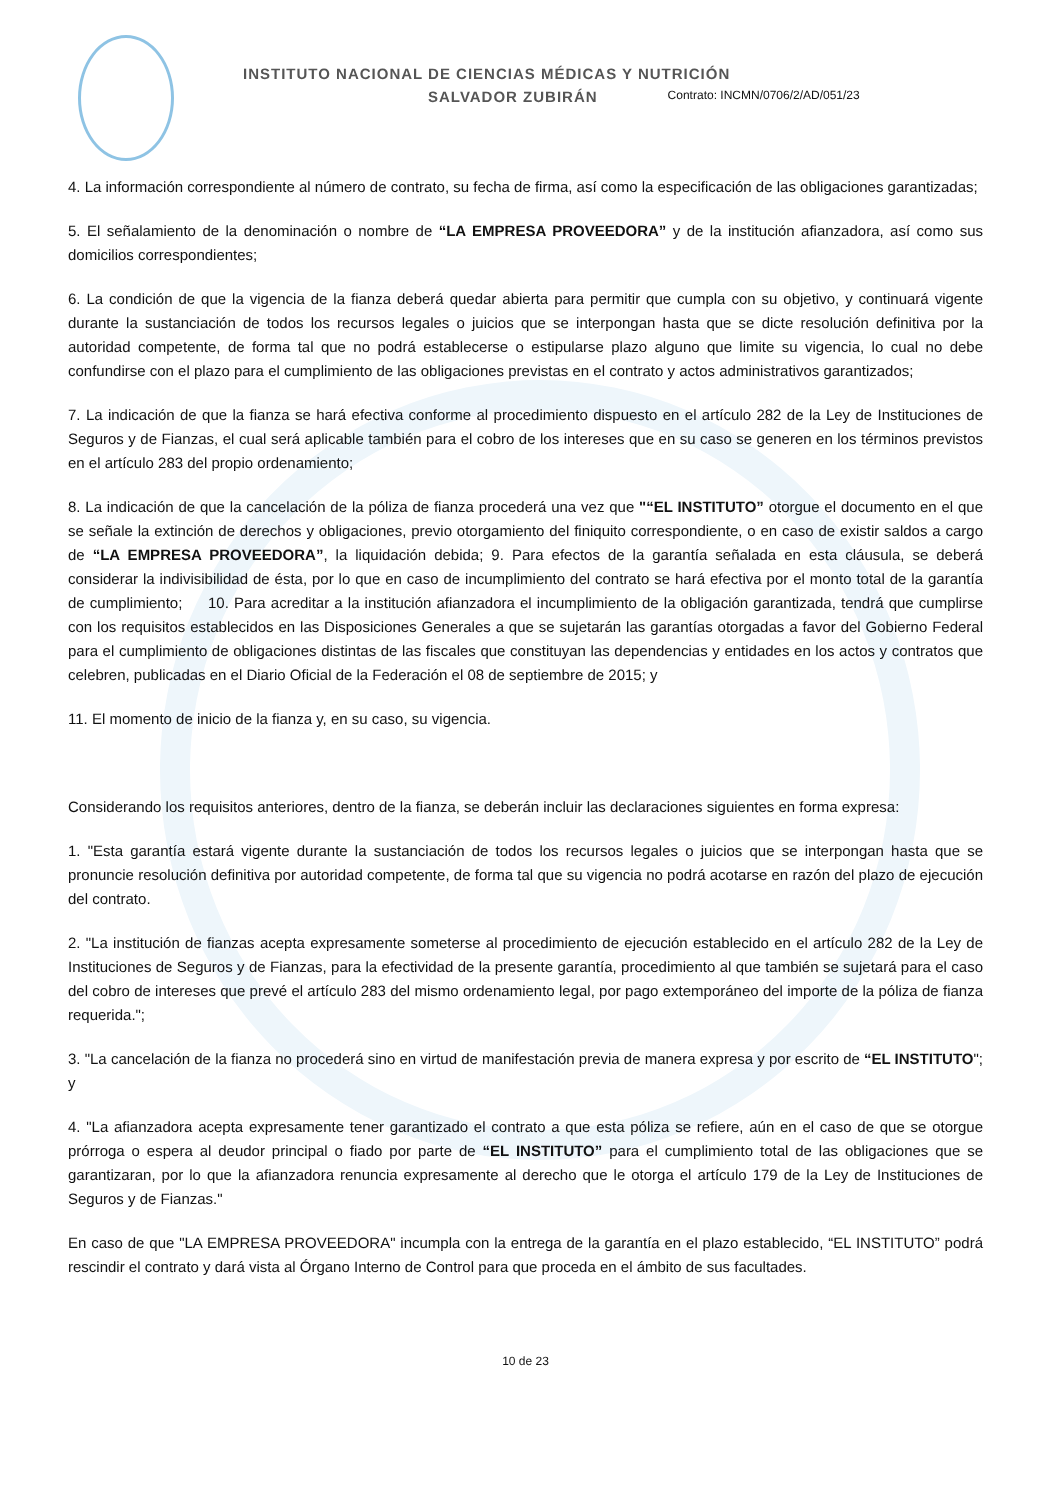INSTITUTO NACIONAL DE CIENCIAS MÉDICAS Y NUTRICIÓN
SALVADOR ZUBIRÁN Contrato: INCMN/0706/2/AD/051/23
4. La información correspondiente al número de contrato, su fecha de firma, así como la especificación de las obligaciones garantizadas;
5. El señalamiento de la denominación o nombre de “LA EMPRESA PROVEEDORA” y de la institución afianzadora, así como sus domicilios correspondientes;
6. La condición de que la vigencia de la fianza deberá quedar abierta para permitir que cumpla con su objetivo, y continuará vigente durante la sustanciación de todos los recursos legales o juicios que se interpongan hasta que se dicte resolución definitiva por la autoridad competente, de forma tal que no podrá establecerse o estipularse plazo alguno que limite su vigencia, lo cual no debe confundirse con el plazo para el cumplimiento de las obligaciones previstas en el contrato y actos administrativos garantizados;
7. La indicación de que la fianza se hará efectiva conforme al procedimiento dispuesto en el artículo 282 de la Ley de Instituciones de Seguros y de Fianzas, el cual será aplicable también para el cobro de los intereses que en su caso se generen en los términos previstos en el artículo 283 del propio ordenamiento;
8. La indicación de que la cancelación de la póliza de fianza procederá una vez que "“EL INSTITUTO” otorgue el documento en el que se señale la extinción de derechos y obligaciones, previo otorgamiento del finiquito correspondiente, o en caso de existir saldos a cargo de “LA EMPRESA PROVEEDORA”, la liquidación debida; 9. Para efectos de la garantía señalada en esta cláusula, se deberá considerar la indivisibilidad de ésta, por lo que en caso de incumplimiento del contrato se hará efectiva por el monto total de la garantía de cumplimiento; 10. Para acreditar a la institución afianzadora el incumplimiento de la obligación garantizada, tendrá que cumplirse con los requisitos establecidos en las Disposiciones Generales a que se sujetarán las garantías otorgadas a favor del Gobierno Federal para el cumplimiento de obligaciones distintas de las fiscales que constituyan las dependencias y entidades en los actos y contratos que celebren, publicadas en el Diario Oficial de la Federación el 08 de septiembre de 2015; y
11. El momento de inicio de la fianza y, en su caso, su vigencia.
Considerando los requisitos anteriores, dentro de la fianza, se deberán incluir las declaraciones siguientes en forma expresa:
1. "Esta garantía estará vigente durante la sustanciación de todos los recursos legales o juicios que se interpongan hasta que se pronuncie resolución definitiva por autoridad competente, de forma tal que su vigencia no podrá acotarse en razón del plazo de ejecución del contrato.
2. "La institución de fianzas acepta expresamente someterse al procedimiento de ejecución establecido en el artículo 282 de la Ley de Instituciones de Seguros y de Fianzas, para la efectividad de la presente garantía, procedimiento al que también se sujetará para el caso del cobro de intereses que prevé el artículo 283 del mismo ordenamiento legal, por pago extemporáneo del importe de la póliza de fianza requerida.";
3. "La cancelación de la fianza no procederá sino en virtud de manifestación previa de manera expresa y por escrito de “EL INSTITUTO"; y
4. "La afianzadora acepta expresamente tener garantizado el contrato a que esta póliza se refiere, aún en el caso de que se otorgue prórroga o espera al deudor principal o fiado por parte de “EL INSTITUTO” para el cumplimiento total de las obligaciones que se garantizaran, por lo que la afianzadora renuncia expresamente al derecho que le otorga el artículo 179 de la Ley de Instituciones de Seguros y de Fianzas."
En caso de que "LA EMPRESA PROVEEDORA" incumpla con la entrega de la garantía en el plazo establecido, “EL INSTITUTO” podrá rescindir el contrato y dará vista al Órgano Interno de Control para que proceda en el ámbito de sus facultades.
10 de 23